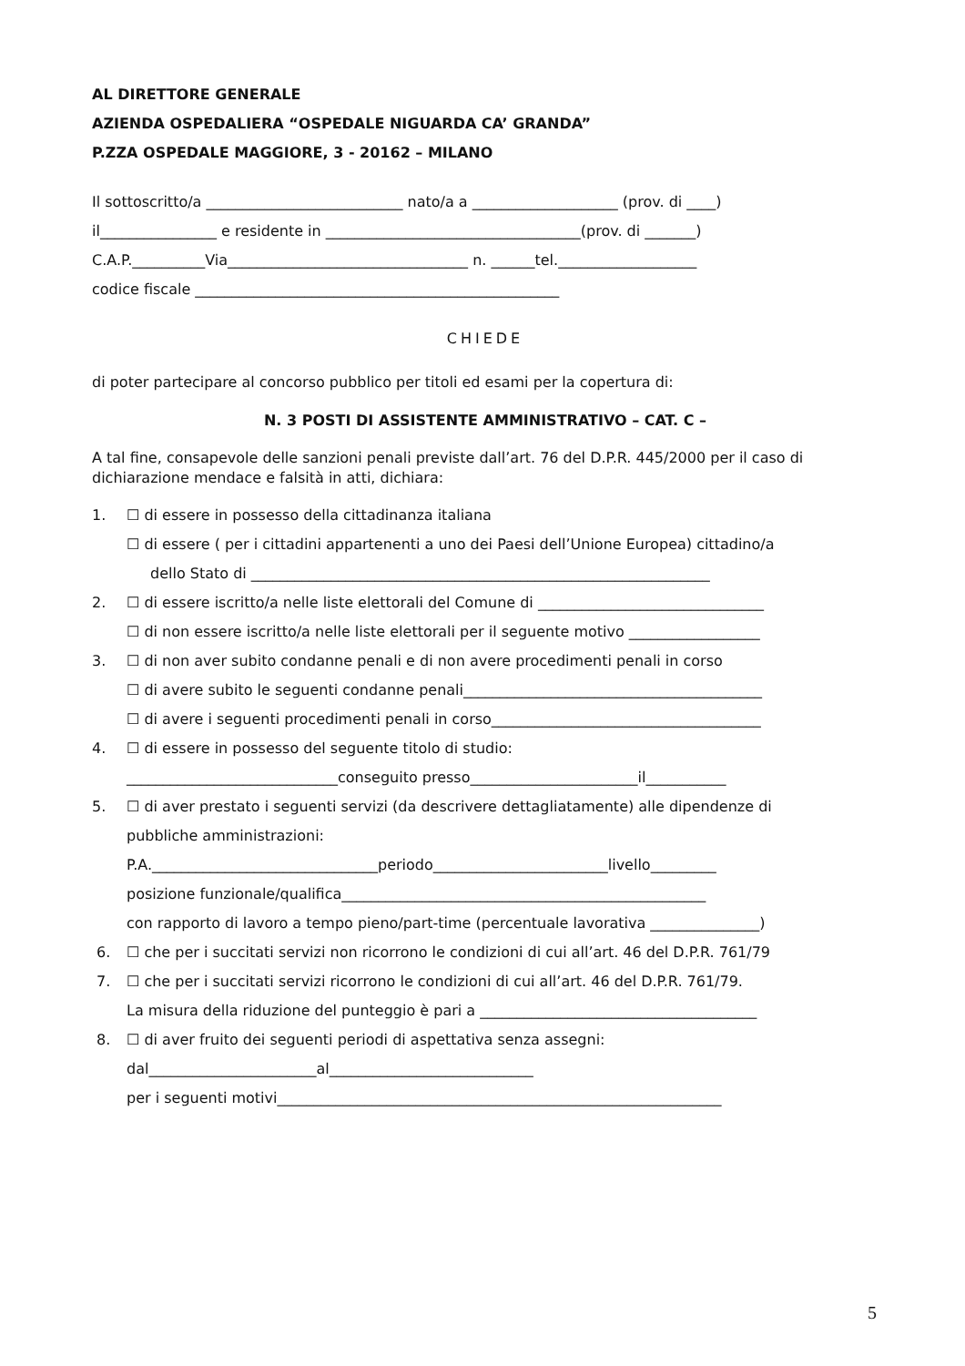AL DIRETTORE GENERALE
AZIENDA OSPEDALIERA “OSPEDALE NIGUARDA CA’ GRANDA”
P.ZZA OSPEDALE MAGGIORE, 3 - 20162 – MILANO
Il sottoscritto/a ___________________________ nato/a a ____________________ (prov. di ____)
il________________ e residente in ___________________________________(prov. di _______)
C.A.P.__________Via_________________________________ n. ______tel.___________________
codice fiscale __________________________________________________
CHIEDE
di poter partecipare al concorso pubblico per titoli ed esami per la copertura di:
N. 3 POSTI DI ASSISTENTE AMMINISTRATIVO – CAT. C –
A tal fine, consapevole delle sanzioni penali previste dall’art. 76 del D.P.R. 445/2000 per il caso di dichiarazione mendace e falsità in atti, dichiara:
1. ☐ di essere in possesso della cittadinanza italiana
☐ di essere ( per i cittadini appartenenti a uno dei Paesi dell’Unione Europea) cittadino/a
dello Stato di _______________________________________________________________
2. ☐ di essere iscritto/a nelle liste elettorali del Comune di _______________________________
☐ di non essere iscritto/a nelle liste elettorali per il seguente motivo __________________
3. ☐ di non aver subito condanne penali e di non avere procedimenti penali in corso
☐ di avere subito le seguenti condanne penali_________________________________________
☐ di avere i seguenti procedimenti penali in corso_____________________________________
4. ☐ di essere in possesso del seguente titolo di studio:
_____________________________conseguito presso_______________________il___________
5. ☐ di aver prestato i seguenti servizi (da descrivere dettagliatamente) alle dipendenze di
pubbliche amministrazioni:
P.A._______________________________periodo________________________livello_________
posizione funzionale/qualifica__________________________________________________
con rapporto di lavoro a tempo pieno/part-time (percentuale lavorativa _______________)
6. ☐ che per i succitati servizi non ricorrono le condizioni di cui all’art. 46 del D.P.R. 761/79
7. ☐ che per i succitati servizi ricorrono le condizioni di cui all’art. 46 del D.P.R. 761/79.
La misura della riduzione del punteggio è pari a ______________________________________
8. ☐ di aver fruito dei seguenti periodi di aspettativa senza assegni:
dal_______________________al____________________________
per i seguenti motivi_____________________________________________________________
5